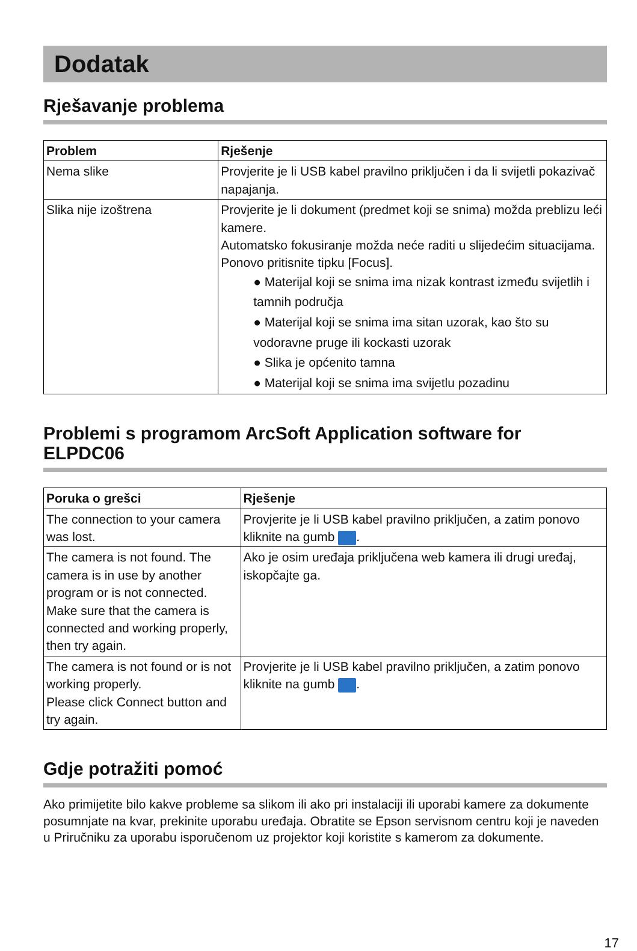Dodatak
Rješavanje problema
| Problem | Rješenje |
| --- | --- |
| Nema slike | Provjerite je li USB kabel pravilno priključen i da li svijetli pokazivač napajanja. |
| Slika nije izoštrena | Provjerite je li dokument (predmet koji se snima) možda preblizu leći kamere. Automatsko fokusiranje možda neće raditi u slijedećim situacijama. Ponovo pritisnite tipku [Focus]. ● Materijal koji se snima ima nizak kontrast između svijetlih i tamnih područja ● Materijal koji se snima ima sitan uzorak, kao što su vodoravne pruge ili kockasti uzorak ● Slika je općenito tamna ● Materijal koji se snima ima svijetlu pozadinu |
Problemi s programom ArcSoft Application software for ELPDC06
| Poruka o grešci | Rješenje |
| --- | --- |
| The connection to your camera was lost. | Provjerite je li USB kabel pravilno priključen, a zatim ponovo kliknite na gumb . |
| The camera is not found. The camera is in use by another program or is not connected. Make sure that the camera is connected and working properly, then try again. | Ako je osim uređaja priključena web kamera ili drugi uređaj, iskopčajte ga. |
| The camera is not found or is not working properly. Please click Connect button and try again. | Provjerite je li USB kabel pravilno priključen, a zatim ponovo kliknite na gumb . |
Gdje potražiti pomoć
Ako primijetite bilo kakve probleme sa slikom ili ako pri instalaciji ili uporabi kamere za dokumente posumnjate na kvar, prekinite uporabu uređaja. Obratite se Epson servisnom centru koji je naveden u Priručniku za uporabu isporučenom uz projektor koji koristite s kamerom za dokumente.
17